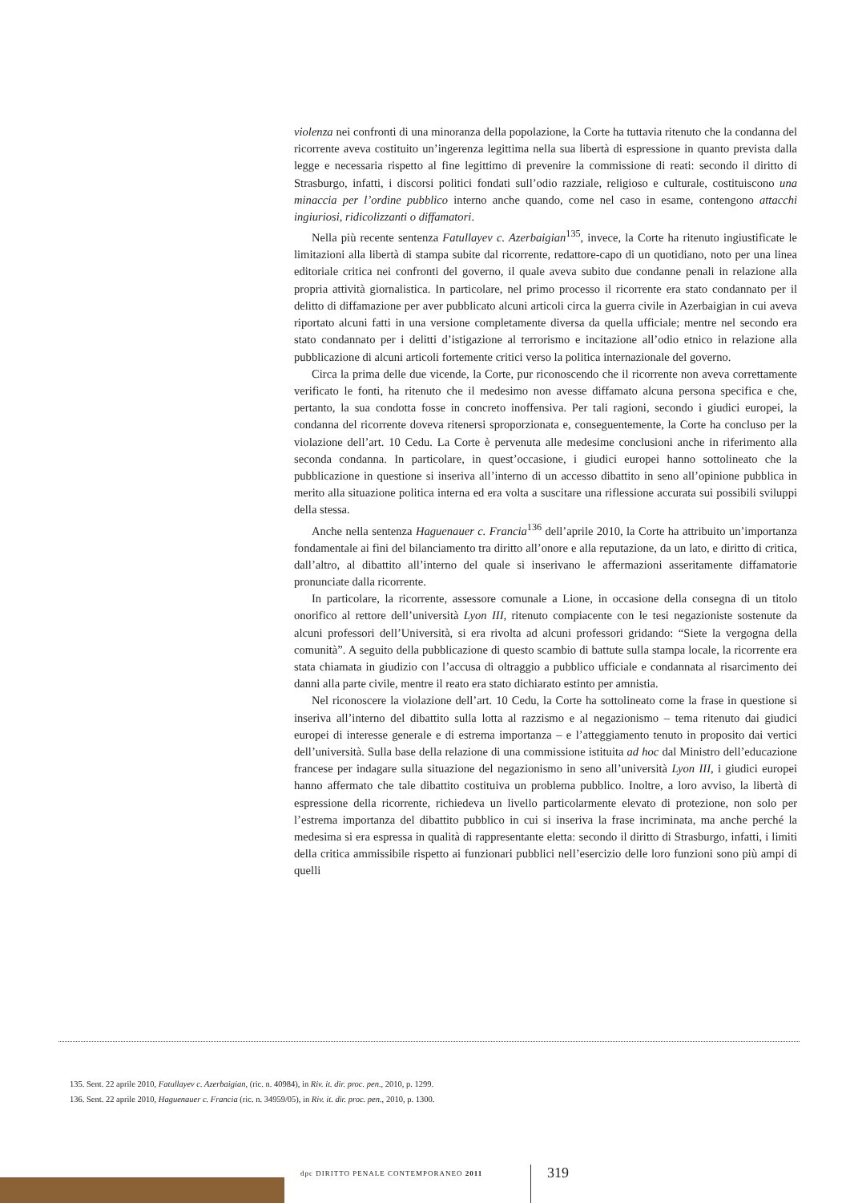violenza nei confronti di una minoranza della popolazione, la Corte ha tuttavia ritenuto che la condanna del ricorrente aveva costituito un’ingerenza legittima nella sua libertà di espressione in quanto prevista dalla legge e necessaria rispetto al fine legittimo di prevenire la commissione di reati: secondo il diritto di Strasburgo, infatti, i discorsi politici fondati sull’odio razziale, religioso e culturale, costituiscono una minaccia per l’ordine pubblico interno anche quando, come nel caso in esame, contengono attacchi ingiuriosi, ridicolizzanti o diffamatori.
Nella più recente sentenza Fatullayev c. Azerbaigian<sup>135</sup>, invece, la Corte ha ritenuto ingiustificate le limitazioni alla libertà di stampa subite dal ricorrente, redattore-capo di un quotidiano, noto per una linea editoriale critica nei confronti del governo, il quale aveva subito due condanne penali in relazione alla propria attività giornalistica. In particolare, nel primo processo il ricorrente era stato condannato per il delitto di diffamazione per aver pubblicato alcuni articoli circa la guerra civile in Azerbaigian in cui aveva riportato alcuni fatti in una versione completamente diversa da quella ufficiale; mentre nel secondo era stato condannato per i delitti d’istigazione al terrorismo e incitazione all’odio etnico in relazione alla pubblicazione di alcuni articoli fortemente critici verso la politica internazionale del governo.
Circa la prima delle due vicende, la Corte, pur riconoscendo che il ricorrente non aveva correttamente verificato le fonti, ha ritenuto che il medesimo non avesse diffamato alcuna persona specifica e che, pertanto, la sua condotta fosse in concreto inoffensiva. Per tali ragioni, secondo i giudici europei, la condanna del ricorrente doveva ritenersi sproporzionata e, conseguentemente, la Corte ha concluso per la violazione dell’art. 10 Cedu. La Corte è pervenuta alle medesime conclusioni anche in riferimento alla seconda condanna. In particolare, in quest’occasione, i giudici europei hanno sottolineato che la pubblicazione in questione si inseriva all’interno di un accesso dibattito in seno all’opinione pubblica in merito alla situazione politica interna ed era volta a suscitare una riflessione accurata sui possibili sviluppi della stessa.
Anche nella sentenza Haguenauer c. Francia<sup>136</sup> dell’aprile 2010, la Corte ha attribuito un’importanza fondamentale ai fini del bilanciamento tra diritto all’onore e alla reputazione, da un lato, e diritto di critica, dall’altro, al dibattito all’interno del quale si inserivano le affermazioni asseritamente diffamatorie pronunciate dalla ricorrente.
In particolare, la ricorrente, assessore comunale a Lione, in occasione della consegna di un titolo onorifico al rettore dell’università Lyon III, ritenuto compiacente con le tesi negazioniste sostenute da alcuni professori dell’Università, si era rivolta ad alcuni professori gridando: “Siete la vergogna della comunità”. A seguito della pubblicazione di questo scambio di battute sulla stampa locale, la ricorrente era stata chiamata in giudizio con l’accusa di oltraggio a pubblico ufficiale e condannata al risarcimento dei danni alla parte civile, mentre il reato era stato dichiarato estinto per amnistia.
Nel riconoscere la violazione dell’art. 10 Cedu, la Corte ha sottolineato come la frase in questione si inseriva all’interno del dibattito sulla lotta al razzismo e al negazionismo – tema ritenuto dai giudici europei di interesse generale e di estrema importanza – e l’atteggiamento tenuto in proposito dai vertici dell’università. Sulla base della relazione di una commissione istituita ad hoc dal Ministro dell’educazione francese per indagare sulla situazione del negazionismo in seno all’università Lyon III, i giudici europei hanno affermato che tale dibattito costituiva un problema pubblico. Inoltre, a loro avviso, la libertà di espressione della ricorrente, richiedeva un livello particolarmente elevato di protezione, non solo per l’estrema importanza del dibattito pubblico in cui si inseriva la frase incriminata, ma anche perché la medesima si era espressa in qualità di rappresentante eletta: secondo il diritto di Strasburgo, infatti, i limiti della critica ammissibile rispetto ai funzionari pubblici nell’esercizio delle loro funzioni sono più ampi di quelli
135. Sent. 22 aprile 2010, Fatullayev c. Azerbaigian, (ric. n. 40984), in Riv. it. dir. proc. pen., 2010, p. 1299.
136. Sent. 22 aprile 2010, Haguenauer c. Francia (ric. n. 34959/05), in Riv. it. dir. proc. pen., 2010, p. 1300.
dpc DIRITTO PENALE CONTEMPORANEO 2011
319